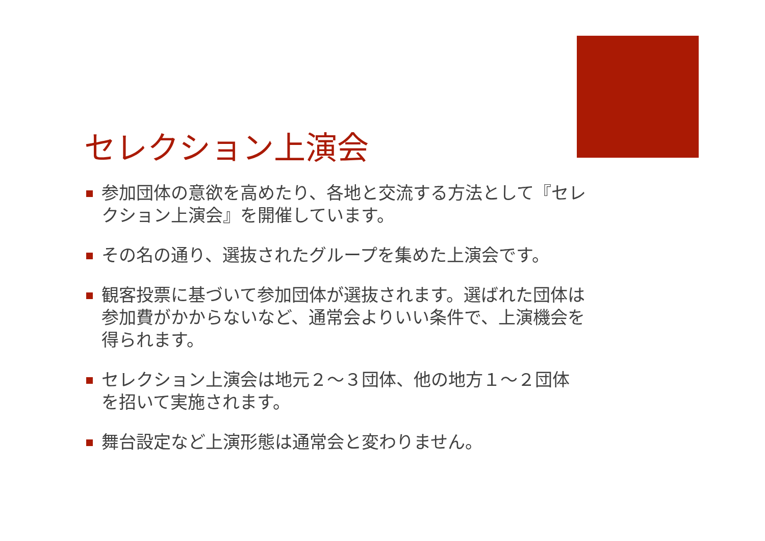セレクション上演会
参加団体の意欲を高めたり、各地と交流する方法として『セレクション上演会』を開催しています。
その名の通り、選抜されたグループを集めた上演会です。
観客投票に基づいて参加団体が選抜されます。選ばれた団体は参加費がかからないなど、通常会よりいい条件で、上演機会を得られます。
セレクション上演会は地元２～３団体、他の地方１～２団体を招いて実施されます。
舞台設定など上演形態は通常会と変わりません。